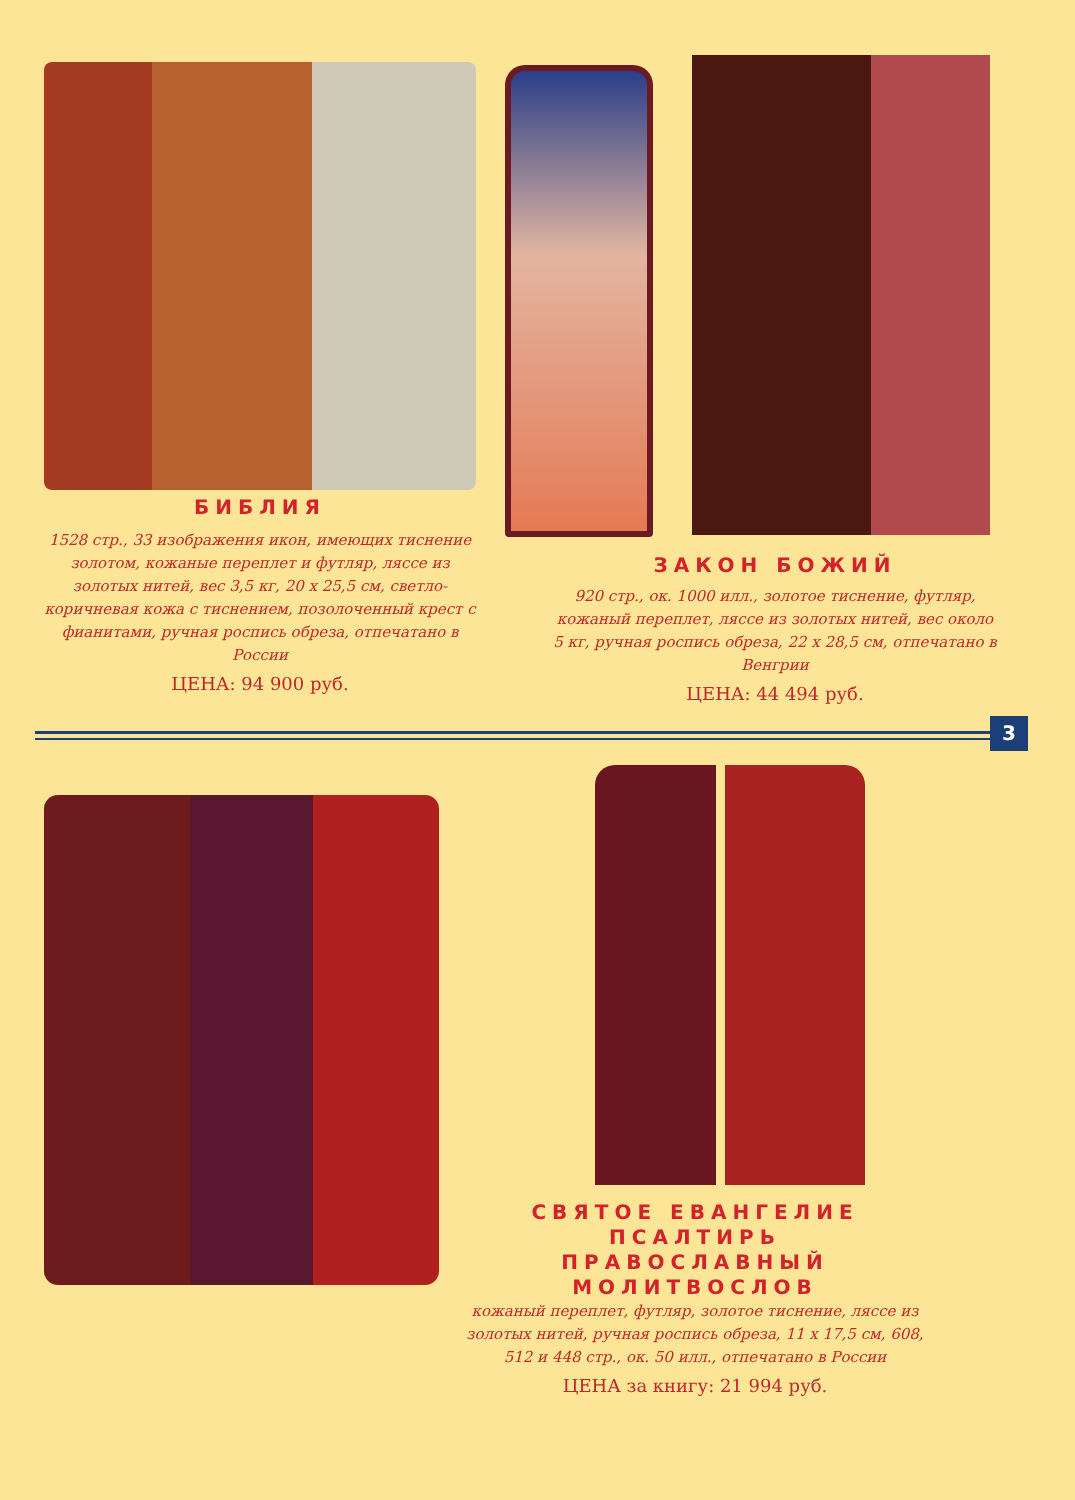БИБЛИЯ
1528 стр., 33 изображения икон, имеющих тиснение золотом, кожаные переплет и футляр, ляссе из золотых нитей, вес 3,5 кг, 20 х 25,5 см, светло-коричневая кожа с тиснением, позолоченный крест с фианитами, ручная роспись обреза, отпечатано в России
ЦЕНА: 94 900 руб.
ЗАКОН БОЖИЙ
920 стр., ок. 1000 илл., золотое тиснение, футляр, кожаный переплет, ляссе из золотых нитей, вес около 5 кг, ручная роспись обреза, 22 х 28,5 см, отпечатано в Венгрии
ЦЕНА: 44 494 руб.
3
СВЯТОЕ ЕВАНГЕЛИЕ
ПСАЛТИРЬ
ПРАВОСЛАВНЫЙ МОЛИТВОСЛОВ
кожаный переплет, футляр, золотое тиснение, ляссе из золотых нитей, ручная роспись обреза, 11 х 17,5 см, 608, 512 и 448 стр., ок. 50 илл., отпечатано в России
ЦЕНА за книгу: 21 994 руб.